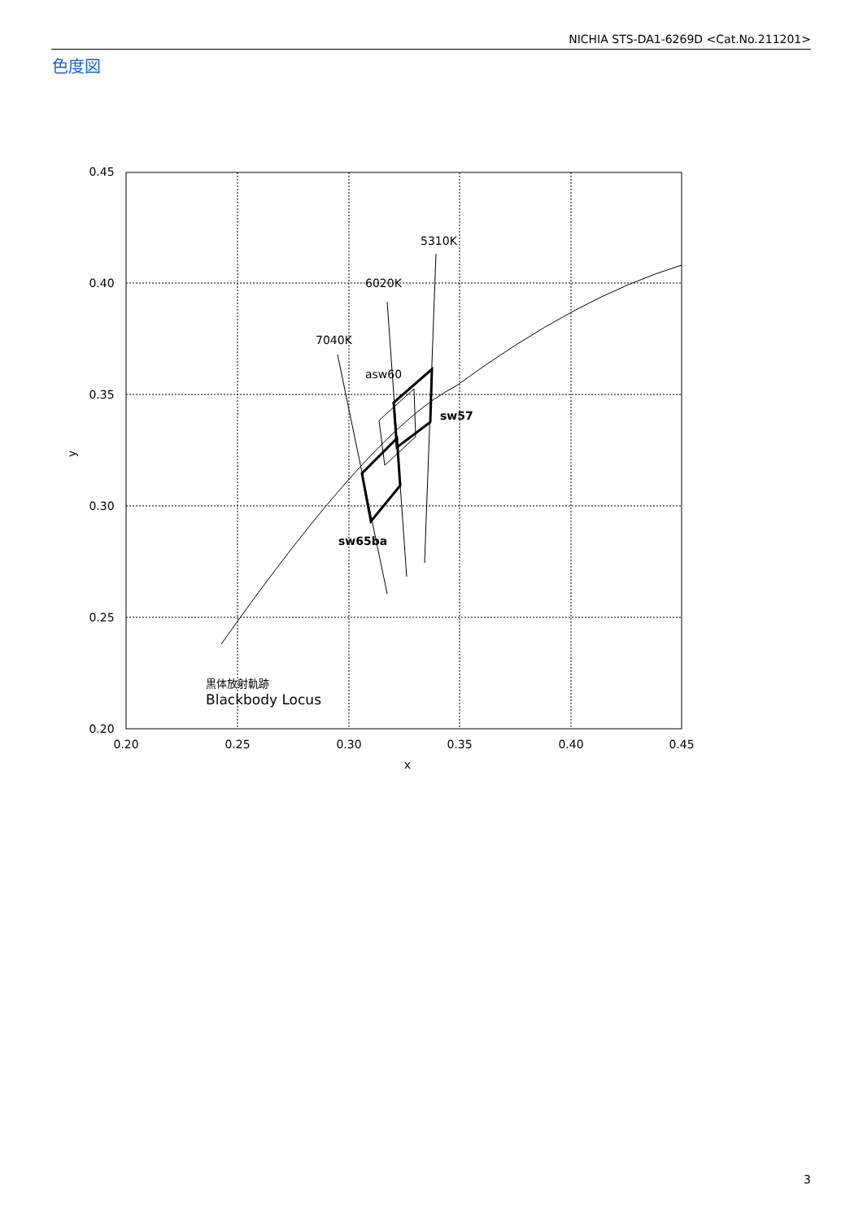NICHIA STS-DA1-6269D <Cat.No.211201>
色度図
0.45
0.40
0.35
0.30
0.25
0.20
0.20
0.25
0.30
0.35
0.40
0.45
x
y
5310K
6020K
7040K
asw60
sw57
sw65ba
黒体放射軌跡
Blackbody Locus
3